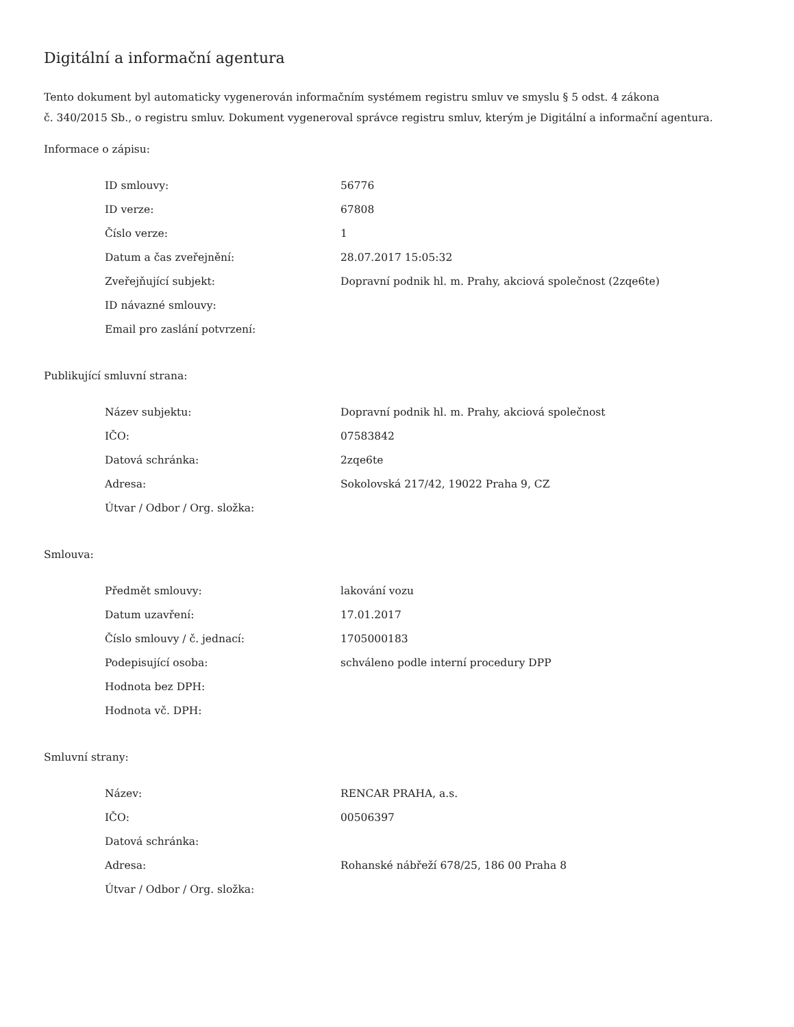Digitální a informační agentura
Tento dokument byl automaticky vygenerován informačním systémem registru smluv ve smyslu § 5 odst. 4 zákona
č. 340/2015 Sb., o registru smluv. Dokument vygeneroval správce registru smluv, kterým je Digitální a informační agentura.
Informace o zápisu:
| ID smlouvy: | 56776 |
| ID verze: | 67808 |
| Číslo verze: | 1 |
| Datum a čas zveřejnění: | 28.07.2017 15:05:32 |
| Zveřejňující subjekt: | Dopravní podnik hl. m. Prahy, akciová společnost (2zqe6te) |
| ID návazné smlouvy: | |
| Email pro zaslání potvrzení: | |
Publikující smluvní strana:
| Název subjektu: | Dopravní podnik hl. m. Prahy, akciová společnost |
| IČO: | 07583842 |
| Datová schránka: | 2zqe6te |
| Adresa: | Sokolovská 217/42, 19022 Praha 9, CZ |
| Útvar / Odbor / Org. složka: | |
Smlouva:
| Předmět smlouvy: | lakování vozu |
| Datum uzavření: | 17.01.2017 |
| Číslo smlouvy / č. jednací: | 1705000183 |
| Podepisující osoba: | schváleno podle interní procedury DPP |
| Hodnota bez DPH: | |
| Hodnota vč. DPH: | |
Smluvní strany:
| Název: | RENCAR PRAHA, a.s. |
| IČO: | 00506397 |
| Datová schránka: | |
| Adresa: | Rohanské nábřeží 678/25, 186 00 Praha 8 |
| Útvar / Odbor / Org. složka: | |